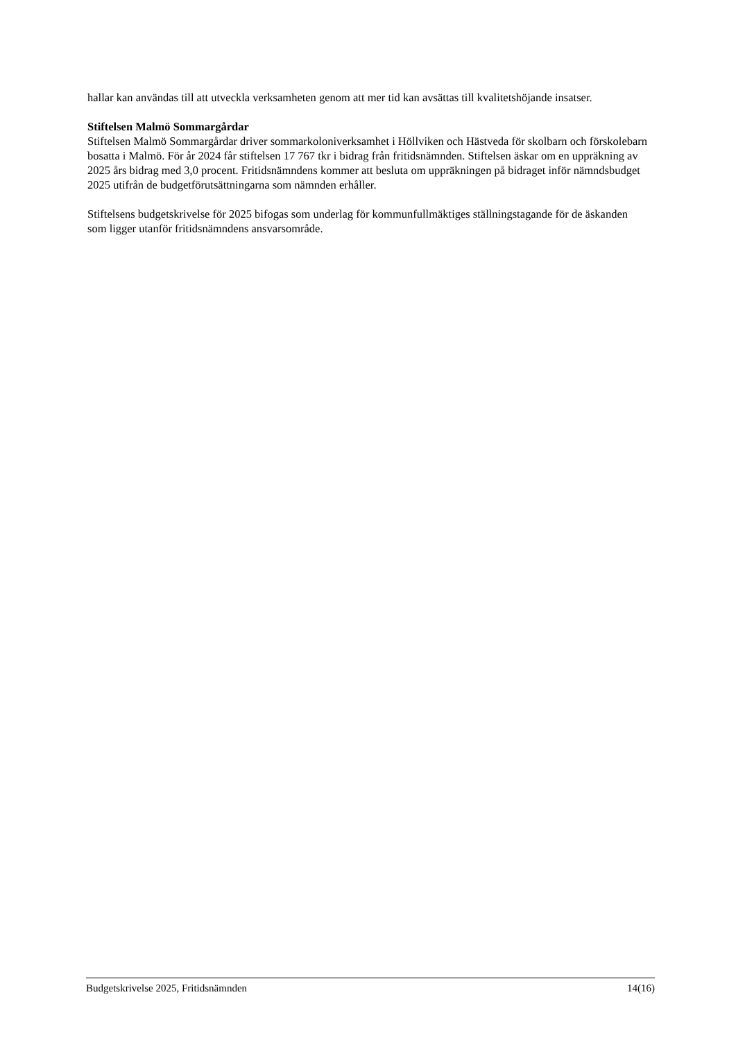hallar kan användas till att utveckla verksamheten genom att mer tid kan avsättas till kvalitetshöjande insatser.
Stiftelsen Malmö Sommargårdar
Stiftelsen Malmö Sommargårdar driver sommarkoloniverksamhet i Höllviken och Hästveda för skolbarn och förskolebarn bosatta i Malmö. För år 2024 får stiftelsen 17 767 tkr i bidrag från fritidsnämnden. Stiftelsen äskar om en uppräkning av 2025 års bidrag med 3,0 procent. Fritidsnämndens kommer att besluta om uppräkningen på bidraget inför nämndsbudget 2025 utifrån de budgetförutsättningarna som nämnden erhåller.
Stiftelsens budgetskrivelse för 2025 bifogas som underlag för kommunfullmäktiges ställningstagande för de äskanden som ligger utanför fritidsnämndens ansvarsområde.
Budgetskrivelse 2025, Fritidsnämnden 14(16)